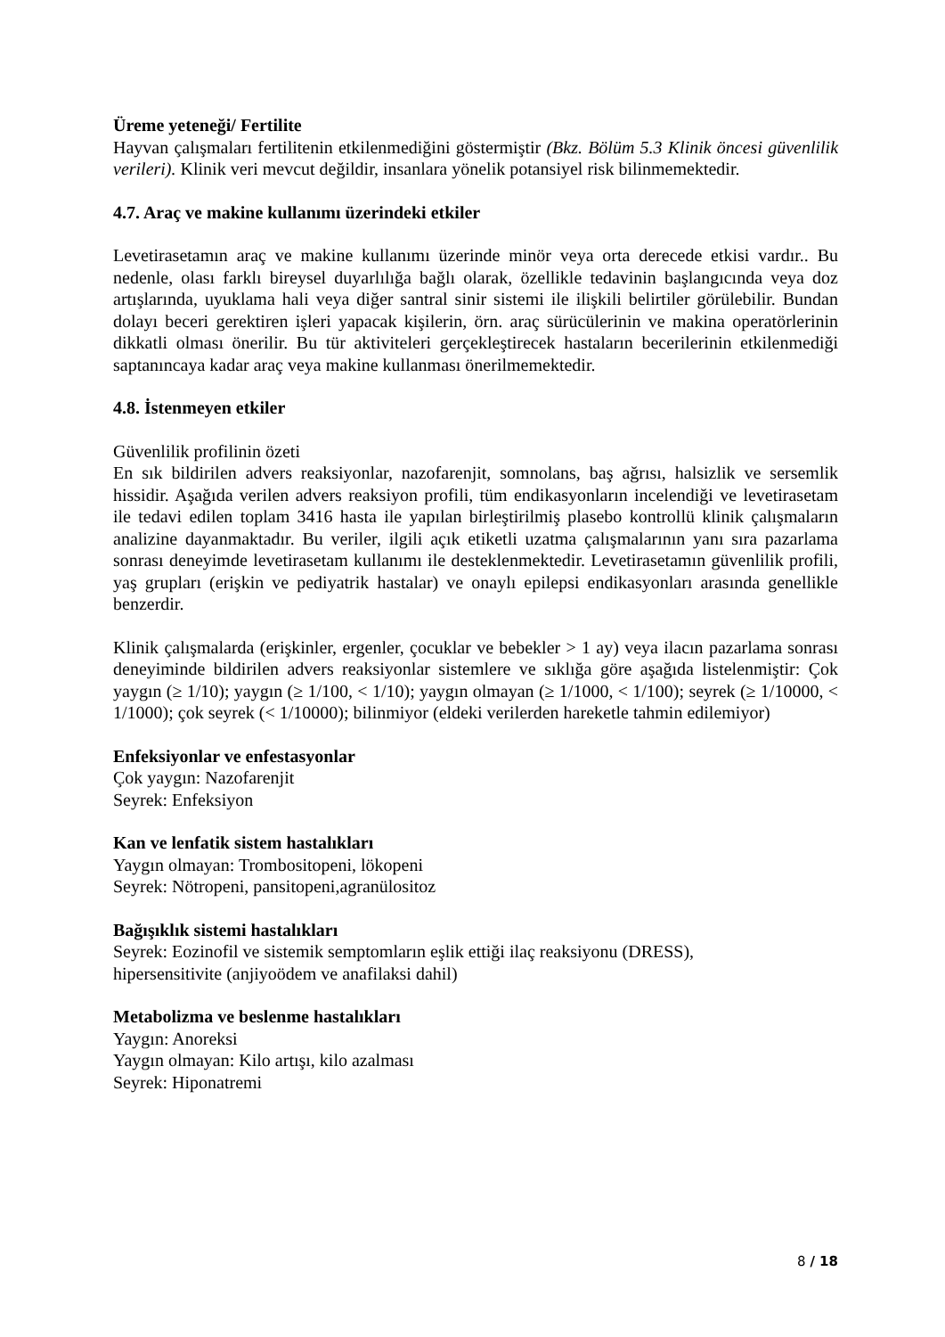Üreme yeteneği/ Fertilite
Hayvan çalışmaları fertilitenin etkilenmediğini göstermiştir (Bkz. Bölüm 5.3 Klinik öncesi güvenlilik verileri). Klinik veri mevcut değildir, insanlara yönelik potansiyel risk bilinmemektedir.
4.7. Araç ve makine kullanımı üzerindeki etkiler
Levetirasetamın araç ve makine kullanımı üzerinde minör veya orta derecede etkisi vardır.. Bu nedenle, olası farklı bireysel duyarlılığa bağlı olarak, özellikle tedavinin başlangıcında veya doz artışlarında, uyuklama hali veya diğer santral sinir sistemi ile ilişkili belirtiler görülebilir. Bundan dolayı beceri gerektiren işleri yapacak kişilerin, örn. araç sürücülerinin ve makina operatörlerinin dikkatli olması önerilir. Bu tür aktiviteleri gerçekleştirecek hastaların becerilerinin etkilenmediği saptanıncaya kadar araç veya makine kullanması önerilmemektedir.
4.8. İstenmeyen etkiler
Güvenlilik profilinin özeti
En sık bildirilen advers reaksiyonlar, nazofarenjit, somnolans, baş ağrısı, halsizlik ve sersemlik hissidir. Aşağıda verilen advers reaksiyon profili, tüm endikasyonların incelendiği ve levetirasetam ile tedavi edilen toplam 3416 hasta ile yapılan birleştirilmiş plasebo kontrollü klinik çalışmaların analizine dayanmaktadır. Bu veriler, ilgili açık etiketli uzatma çalışmalarının yanı sıra pazarlama sonrası deneyimde levetirasetam kullanımı ile desteklenmektedir. Levetirasetamın güvenlilik profili, yaş grupları (erişkin ve pediyatrik hastalar) ve onaylı epilepsi endikasyonları arasında genellikle benzerdir.
Klinik çalışmalarda (erişkinler, ergenler, çocuklar ve bebekler > 1 ay) veya ilacın pazarlama sonrası deneyiminde bildirilen advers reaksiyonlar sistemlere ve sıklığa göre aşağıda listelenmiştir: Çok yaygın (≥ 1/10); yaygın (≥ 1/100, < 1/10); yaygın olmayan (≥ 1/1000, < 1/100); seyrek (≥ 1/10000, < 1/1000); çok seyrek (< 1/10000); bilinmiyor (eldeki verilerden hareketle tahmin edilemiyor)
Enfeksiyonlar ve enfestasyonlar
Çok yaygın: Nazofarenjit
Seyrek: Enfeksiyon
Kan ve lenfatik sistem hastalıkları
Yaygın olmayan: Trombositopeni, lökopeni
Seyrek: Nötropeni, pansitopeni,agranülositoz
Bağışıklık sistemi hastalıkları
Seyrek: Eozinofil ve sistemik semptomların eşlik ettiği ilaç reaksiyonu (DRESS),
hipersensitivite (anjiyoödem ve anafilaksi dahil)
Metabolizma ve beslenme hastalıkları
Yaygın: Anoreksi
Yaygın olmayan: Kilo artışı, kilo azalması
Seyrek: Hiponatremi
8 / 18